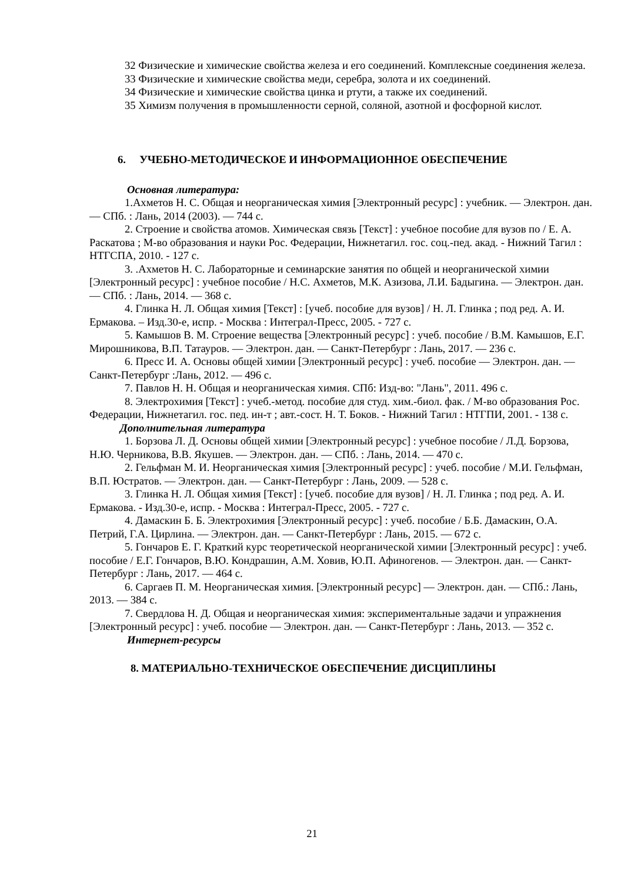32 Физические и химические свойства железа и его соединений. Комплексные соединения железа.
33 Физические и химические свойства меди, серебра, золота и их соединений.
34 Физические и химические свойства цинка и ртути, а также их соединений.
35 Химизм получения в промышленности серной, соляной, азотной и фосфорной кислот.
6. УЧЕБНО-МЕТОДИЧЕСКОЕ И ИНФОРМАЦИОННОЕ ОБЕСПЕЧЕНИЕ
Основная литература:
1.Ахметов Н. С. Общая и неорганическая химия [Электронный ресурс] : учебник. — Электрон. дан. — СПб. : Лань, 2014 (2003). — 744 с.
2. Строение и свойства атомов. Химическая связь [Текст] : учебное пособие для вузов по / Е. А. Раскатова ; М-во образования и науки Рос. Федерации, Нижнетагил. гос. соц.-пед. акад. - Нижний Тагил : НТГСПА, 2010. - 127 с.
3. .Ахметов Н. С. Лабораторные и семинарские занятия по общей и неорганической химии [Электронный ресурс] : учебное пособие / Н.С. Ахметов, М.К. Азизова, Л.И. Бадыгина. — Электрон. дан. — СПб. : Лань, 2014. — 368 с.
4. Глинка Н. Л. Общая химия [Текст] : [учеб. пособие для вузов] / Н. Л. Глинка ; под ред. А. И. Ермакова. – Изд.30-е, испр. - Москва : Интеграл-Пресс, 2005. - 727 с.
5. Камышов В. М. Строение вещества [Электронный ресурс] : учеб. пособие / В.М. Камышов, Е.Г. Мирошникова, В.П. Татауров. — Электрон. дан. — Санкт-Петербург : Лань, 2017. — 236 с.
6. Пресс И. А. Основы общей химии [Электронный ресурс] : учеб. пособие — Электрон. дан. — Санкт-Петербург :Лань, 2012. — 496 с.
7. Павлов Н. Н. Общая и неорганическая химия. СПб: Изд-во: "Лань", 2011. 496 с.
8. Электрохимия [Текст] : учеб.-метод. пособие для студ. хим.-биол. фак. / М-во образования Рос. Федерации, Нижнетагил. гос. пед. ин-т ; авт.-сост. Н. Т. Боков. - Нижний Тагил : НТГПИ, 2001. - 138 с.
Дополнительная литература
1. Борзова Л. Д. Основы общей химии [Электронный ресурс] : учебное пособие / Л.Д. Борзова, Н.Ю. Черникова, В.В. Якушев. — Электрон. дан. — СПб. : Лань, 2014. — 470 с.
2. Гельфман М. И. Неорганическая химия [Электронный ресурс] : учеб. пособие / М.И. Гельфман, В.П. Юстратов. — Электрон. дан. — Санкт-Петербург : Лань, 2009. — 528 с.
3. Глинка Н. Л. Общая химия [Текст] : [учеб. пособие для вузов] / Н. Л. Глинка ; под ред. А. И. Ермакова. - Изд.30-е, испр. - Москва : Интеграл-Пресс, 2005. - 727 с.
4. Дамаскин Б. Б. Электрохимия [Электронный ресурс] : учеб. пособие / Б.Б. Дамаскин, О.А. Петрий, Г.А. Цирлина. — Электрон. дан. — Санкт-Петербург : Лань, 2015. — 672 с.
5. Гончаров Е. Г. Краткий курс теоретической неорганической химии [Электронный ресурс] : учеб. пособие / Е.Г. Гончаров, В.Ю. Кондрашин, А.М. Ховив, Ю.П. Афиногенов. — Электрон. дан. — Санкт-Петербург : Лань, 2017. — 464 с.
6. Саргаев П. М. Неорганическая химия. [Электронный ресурс] — Электрон. дан. — СПб.: Лань, 2013. — 384 с.
7. Свердлова Н. Д. Общая и неорганическая химия: экспериментальные задачи и упражнения [Электронный ресурс] : учеб. пособие — Электрон. дан. — Санкт-Петербург : Лань, 2013. — 352 с.
Интернет-ресурсы
8. МАТЕРИАЛЬНО-ТЕХНИЧЕСКОЕ ОБЕСПЕЧЕНИЕ ДИСЦИПЛИНЫ
21